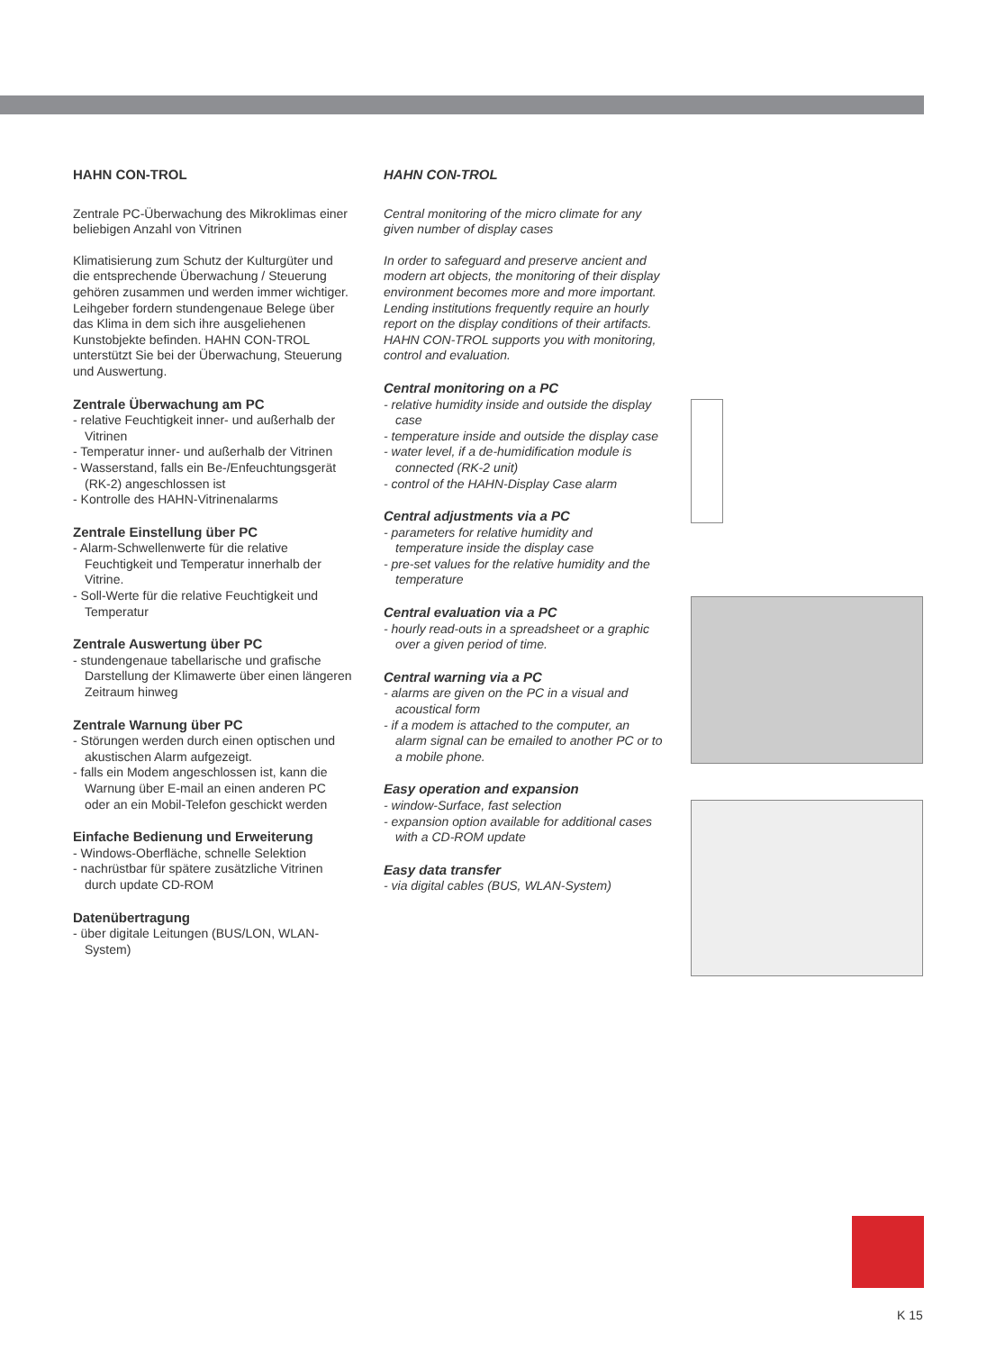HAHN CON-TROL
Zentrale PC-Überwachung des Mikroklimas einer beliebigen Anzahl von Vitrinen
Klimatisierung zum Schutz der Kulturgüter und die entsprechende Überwachung / Steuerung gehören zusammen und werden immer wichtiger. Leihgeber fordern stundengenaue Belege über das Klima in dem sich ihre ausgeliehenen Kunstobjekte befinden. HAHN CON-TROL unterstützt Sie bei der Überwachung, Steuerung und Auswertung.
Zentrale Überwachung am PC
- relative Feuchtigkeit inner- und außerhalb der Vitrinen
- Temperatur inner- und außerhalb der Vitrinen
- Wasserstand, falls ein Be-/Enfeuchtungsgerät (RK-2) angeschlossen ist
- Kontrolle des HAHN-Vitrinenalarms
Zentrale Einstellung über PC
- Alarm-Schwellenwerte für die relative Feuchtigkeit und Temperatur innerhalb der Vitrine.
- Soll-Werte für die relative Feuchtigkeit und Temperatur
Zentrale Auswertung über PC
- stundengenaue tabellarische und grafische Darstellung der Klimawerte über einen längeren Zeitraum hinweg
Zentrale Warnung über PC
- Störungen werden durch einen optischen und akustischen Alarm aufgezeigt.
- falls ein Modem angeschlossen ist, kann die Warnung über E-mail an einen anderen PC oder an ein Mobil-Telefon geschickt werden
Einfache Bedienung und Erweiterung
- Windows-Oberfläche, schnelle Selektion
- nachrüstbar für spätere zusätzliche Vitrinen durch update CD-ROM
Datenübertragung
- über digitale Leitungen (BUS/LON, WLAN-System)
HAHN CON-TROL
Central monitoring of the micro climate for any given number of display cases
In order to safeguard and preserve ancient and modern art objects, the monitoring of their display environment becomes more and more important. Lending institutions frequently require an hourly report on the display conditions of their artifacts. HAHN CON-TROL supports you with monitoring, control and evaluation.
Central monitoring on a PC
- relative humidity inside and outside the display case
- temperature inside and outside the display case
- water level, if a de-humidification module is connected (RK-2 unit)
- control of the HAHN-Display Case alarm
Central adjustments via a PC
- parameters for relative humidity and temperature inside the display case
- pre-set values for the relative humidity and the temperature
Central evaluation via a PC
- hourly read-outs in a spreadsheet or a graphic over a given period of time.
Central warning via a PC
- alarms are given on the PC in a visual and acoustical form
- if a modem is attached to the computer, an alarm signal can be emailed to another PC or to a mobile phone.
Easy operation and expansion
- window-Surface, fast selection
- expansion option available for additional cases with a CD-ROM update
Easy data transfer
- via digital cables (BUS, WLAN-System)
K 15